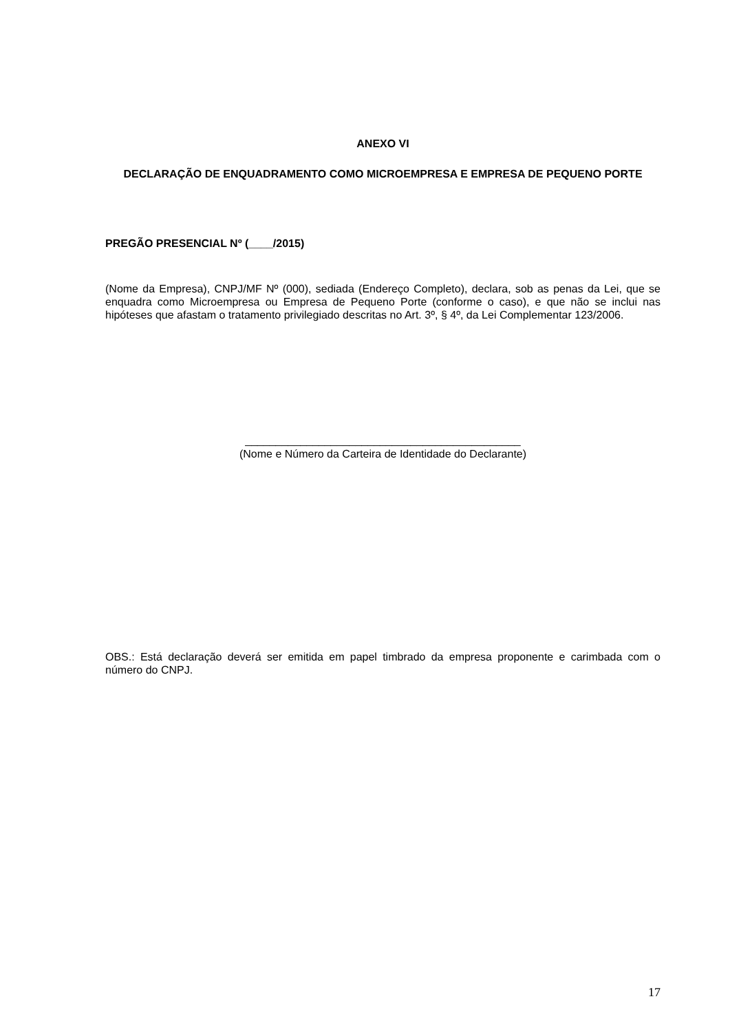ANEXO VI
DECLARAÇÃO DE ENQUADRAMENTO COMO MICROEMPRESA E EMPRESA DE PEQUENO PORTE
PREGÃO PRESENCIAL Nº (____/2015)
(Nome da Empresa), CNPJ/MF Nº (000), sediada (Endereço Completo), declara, sob as penas da Lei, que se enquadra como Microempresa ou Empresa de Pequeno Porte (conforme o caso), e que não se inclui nas hipóteses que afastam o tratamento privilegiado descritas no Art. 3º, § 4º, da Lei Complementar 123/2006.
_____________________________________________
(Nome e Número da Carteira de Identidade do Declarante)
OBS.: Está declaração deverá ser emitida em papel timbrado da empresa proponente e carimbada com o número do CNPJ.
17